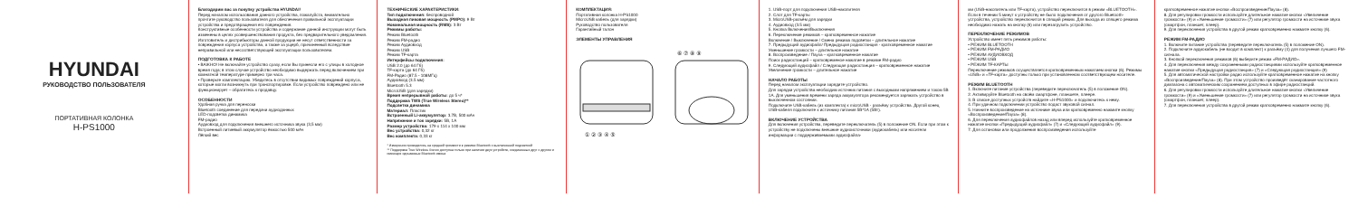HYUNDAI
РУКОВОДСТВО ПОЛЬЗОВАТЕЛЯ
ПОРТАТИВНАЯ КОЛОНКА
H-PS1000
Благодарим вас за покупку устройства HYUNDAI!
Перед началом использования данного устройства, пожалуйста, внимательно прочтите руководство пользователя для обеспечения правильной эксплуатации устройства и предотвращения его повреждения.
Конструктивные особенности устройства и содержание данной инструкции могут быть изменены в целях усовершенствования продукта, без предварительного уведомления.
Изготовитель и дистрибьюторы данной продукции не несут ответственности за повреждения корпуса устройства, а также за ущерб, причиненный вследствие неправильной или несоответствующей эксплуатации пользователем.
ПОДГОТОВКА К РАБОТЕ
• ВАЖНО! Не включайте устройство сразу, если Вы принесли его с улицы в холодное время года; в этом случае устройство необходимо выдержать перед включением при комнатной температуре примерно три часа.
• Проверьте комплектацию. Убедитесь в отсутствии видимых повреждений корпуса, которые могли возникнуть при транспортировке. Если устройство повреждено или не функционирует – обратитесь к продавцу.
ОСОБЕННОСТИ
Удобная ручка для переноски
Bluetooth соединение для передачи аудиоданных
LED-подсветка динамика
FM-радио
Аудиовход для подключения внешнего источника звука (3,5 мм)
Встроенный литиевый аккумулятор ёмкостью 500 мАч
Лёгкий вес
ТЕХНИЧЕСКИЕ ХАРАКТЕРИСТИКИ:
Тип подключения: беспроводной
Выходная пиковая мощность (PMPO): 9 Вт
Номинальная мощность (RMS): 3 Вт
Режимы работы:
Режим Bluetooth
Режим FM-радио
Режим Аудиовход
Режим USB
Режим TF-карта
Интерфейсы подключения:
USB 2.0 (до 64 Гб)
TF-карта (до 64 Гб)
FM-Радио (87.5 - 108МГц)
Аудиовход (3.5 мм)
Bluetooth 5.3
MicroUSB (для зарядки)
Время непрерывной работы: до 5 ч*
Поддержка TWS (True Wireless Stereo)**
Подсветка динамика
Материал: Пластик
Встроенный Li-аккумулятор: 3.7В, 500 мАч
Напряжение и ток зарядки: 5В, 1А
Размер устройства: 179 x 114 x 100 мм
Вес устройства: 0,32 кг
Вес комплекта: 0,33 кг
* Измерения проводились на средней громкости в режиме Bluetooth с выключенной подсветкой
** Поддержка True Wireless Stereo доступна только при наличии двух устройств, соединенных друг с другом и имеющих одинаковые Bluetooth имена
КОМПЛЕКТАЦИЯ:
Портативная колонка H-PS1000
MicroUSB кабель (для зарядки)
Руководство пользователя
Гарантийный талон
ЭЛЕМЕНТЫ УПРАВЛЕНИЯ
⑥ ⑦ ⑧ ⑨
① ② ③ ④ ⑤
1. USB-порт для подключения USB-накопителя
2. Слот для TF-карты
3. MicroUSB-разъём для зарядки
4. Аудиовход (3.5 мм)
5. Кнопка Включения/Выключения
6. Переключение режимов – кратковременное нажатие
Включение / Выключение / Смена режима подсветки – длительное нажатие
7. Предыдущий аудиофайл/ Предыдущая радиостанция - кратковременное нажатие
Уменьшение громкости – длительное нажатие
8. Воспроизведение / Пауза – кратковременное нажатие
Поиск радиостанций – кратковременое нажатие в режиме FM-радио
9. Следующий аудиофайл / Следующая радиостанция – кратковременное нажатие
Увеличение громкости – длительное нажатие
НАЧАЛО РАБОТЫ
Перед началом эксплуатации зарядите устройство.
Для зарядки устройства необходим источник питания с выходными напряжением и током 5В 1А. Для уменьшения времени заряда аккумулятора рекомендуется заряжать устройство в выключенном состоянии.
Подключите USB-кабель (из комплекта) к microUSB - разъёму устройства. Другой конец USB-кабеля подключите к источнику питания 5В*1А (5Вт).
ВКЛЮЧЕНИЕ УСТРОЙСТВА
Для включения устройства, переведите переключатель (5) в положение ON. Если при этом к устройству не подключены внешние аудиоисточники (аудиокабель) или носители информации с поддерживаемыми аудиофайла-
ми (USB-накопитель или TF-карта), устройство переключится в режим «BLUETOOTH». Если в течении 5 минут к устройству не было подключения от другого Bluetooth-устройства, устройство переключится в спящий режим. Для выхода из спящего режима необходимо нажать на кнопку (6) или перезагрузить устройство.
ПЕРЕКЛЮЧЕНИЕ РЕЖИМОВ
Устройство имеет пять режимов работы:
• РЕЖИМ BLUETOOTH
• РЕЖИМ FM-РАДИО
• РЕЖИМ АУДИОВХОД
• РЕЖИМ USB
• РЕЖИМ TF-КАРТЫ
Переключение режимов осуществляется кратковременным нажатием кнопки (6). Режимы «USB» и «TF-карта» доступны только при установленном соответствующем носителе.
РЕЖИМ BLUETOOTH
1. Включите питание устройства (переведите переключатель (5) в положение ON).
2. Активируйте Bluetooth на своём смартфоне, планшете, плеере.
3. В списке доступных устройств найдите «H-PS1000» и подключитесь к нему.
4. При удачном подключении устройство подаст звуковой сигнал.
5. Начните воспроизведение на источнике звука или кратковременно нажмите кнопку «Воспроизведение/Пауза» (8).
6. Для переключения аудиофайлов назад или вперед используйте кратковременное нажатие кнопки «Предыдущий аудиофайл» (7) и «Следующий аудиофайл» (9).
7. Для остановки или продолжения воспроизведения используйте
кратковременное нажатие кнопки «Воспроизведение/Пауза» (8).
8. Для регулировки громкости используйте длительное нажатие кнопки «Увеличение громкости» (9) и «Уменьшение громкости» (7) или регулятор громкости на источнике звука (смартфон, планшет, плеер).
9. Для переключения устройства в другой режим кратковременно нажмите кнопку (6).
РЕЖИМ FM-РАДИО
1. Включите питание устройства (переведите переключатель (5) в положение ON).
2. Подключите аудиокабель (не входит в комплект) к разъёму (4) для получения лучшего FM-сигнала.
3. Кнопкой переключения режимов (6) выберите режим «FM-РАДИО».
4. Для переключения между сохраненными радиостанциями используйте кратковременное нажатие кнопки «Предыдущая радиостанция» (7) и «Следующая радиостанция» (9)
5. Для автоматической настройки радио используйте кратковременное нажатие на кнопку «Воспроизведение/Пауза» (8). При этом устройство произведёт сканирование частотного диапазона с автоматическим сохранением доступных в эфире радиостанций.
6. Для регулировки громкости используйте длительное нажатие кнопки «Увеличение громкости» (9) и «Уменьшение громкости» (7) или регулятор громкости на источнике звука (смартфон, планшет, плеер).
7. Для переключения устройства в другой режим кратковременно нажмите кнопку (6).